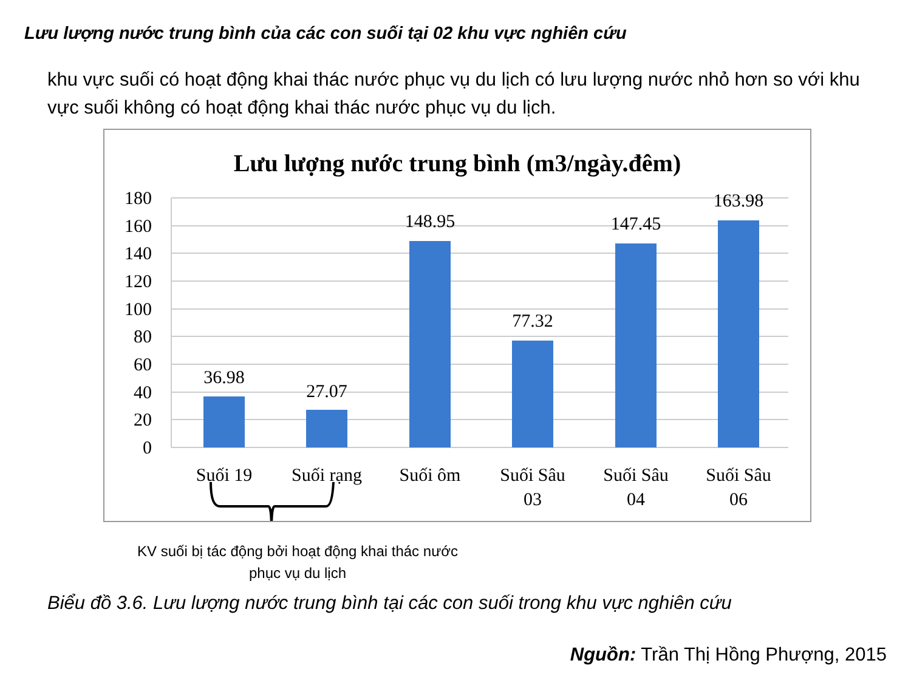Lưu lượng nước trung bình của các con suối tại 02 khu vực nghiên cứu
khu vực suối có hoạt động khai thác nước phục vụ du lịch có lưu lượng nước nhỏ hơn so với khu vực suối không có hoạt động khai thác nước phục vụ du lịch.
Lưu lượng nước trung bình (m3/ngày.đêm)
180
160
140
120
100
80
60
40
20
0
36.98
27.07
148.95
77.32
147.45
163.98
Suối 19
Suối rạng
Suối ôm
Suối Sâu
03
Suối Sâu
04
Suối Sâu
06
KV suối bị tác động bởi hoạt động khai thác nước
phục vụ du lịch
Biểu đồ 3.6. Lưu lượng nước trung bình tại các con suối trong khu vực nghiên cứu
Nguồn: Trần Thị Hồng Phượng, 2015